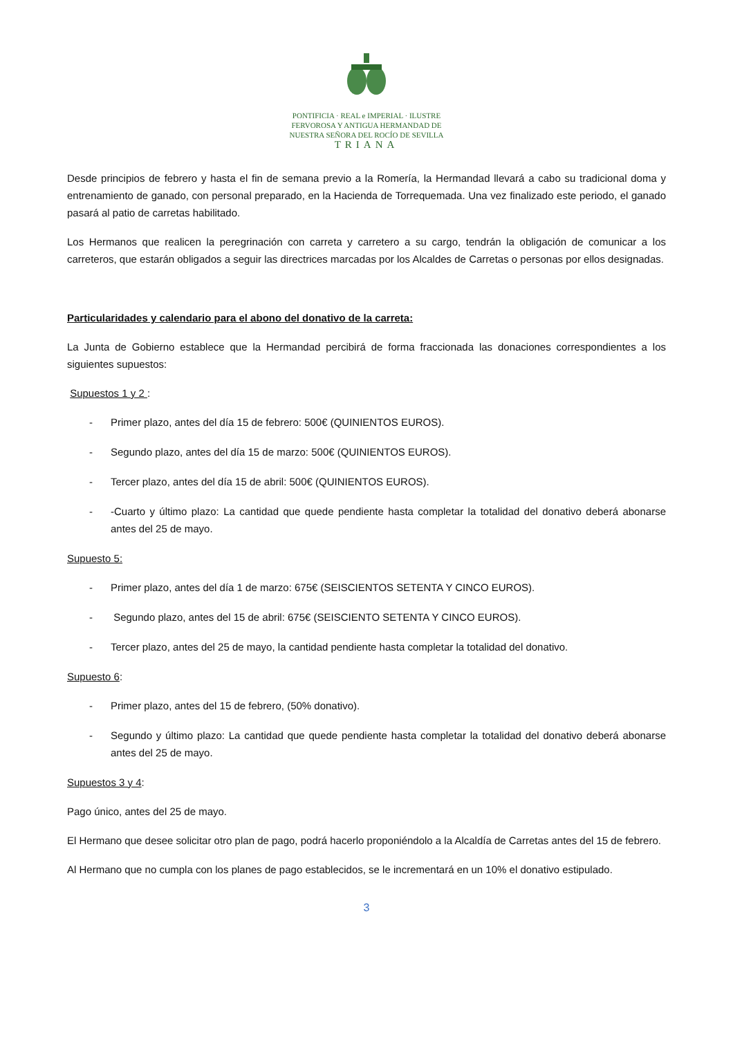PONTIFICIA · REAL e IMPERIAL · ILUSTRE
FERVOROSA Y ANTIGUA HERMANDAD DE
NUESTRA SEÑORA DEL ROCÍO DE SEVILLA
TRIANA
Desde principios de febrero y hasta el fin de semana previo a la Romería, la Hermandad llevará a cabo su tradicional doma y entrenamiento de ganado, con personal preparado, en la Hacienda de Torrequemada. Una vez finalizado este periodo, el ganado pasará al patio de carretas habilitado.
Los Hermanos que realicen la peregrinación con carreta y carretero a su cargo, tendrán la obligación de comunicar a los carreteros, que estarán obligados a seguir las directrices marcadas por los Alcaldes de Carretas o personas por ellos designadas.
Particularidades y calendario para el abono del donativo de la carreta:
La Junta de Gobierno establece que la Hermandad percibirá de forma fraccionada las donaciones correspondientes a los siguientes supuestos:
Supuestos 1 y 2 :
- Primer plazo, antes del día 15 de febrero: 500€ (QUINIENTOS EUROS).
- Segundo plazo, antes del día 15 de marzo: 500€ (QUINIENTOS EUROS).
- Tercer plazo, antes del día 15 de abril: 500€ (QUINIENTOS EUROS).
- -Cuarto y último plazo: La cantidad que quede pendiente hasta completar la totalidad del donativo deberá abonarse antes del 25 de mayo.
Supuesto 5:
- Primer plazo, antes del día 1 de marzo: 675€ (SEISCIENTOS SETENTA Y CINCO EUROS).
- Segundo plazo, antes del 15 de abril: 675€ (SEISCIENTO SETENTA Y CINCO EUROS).
- Tercer plazo, antes del 25 de mayo, la cantidad pendiente hasta completar la totalidad del donativo.
Supuesto 6:
- Primer plazo, antes del 15 de febrero, (50% donativo).
- Segundo y último plazo: La cantidad que quede pendiente hasta completar la totalidad del donativo deberá abonarse antes del 25 de mayo.
Supuestos 3 y 4:
Pago único, antes del 25 de mayo.
El Hermano que desee solicitar otro plan de pago, podrá hacerlo proponiéndolo a la Alcaldía de Carretas antes del 15 de febrero.
Al Hermano que no cumpla con los planes de pago establecidos, se le incrementará en un 10% el donativo estipulado.
3